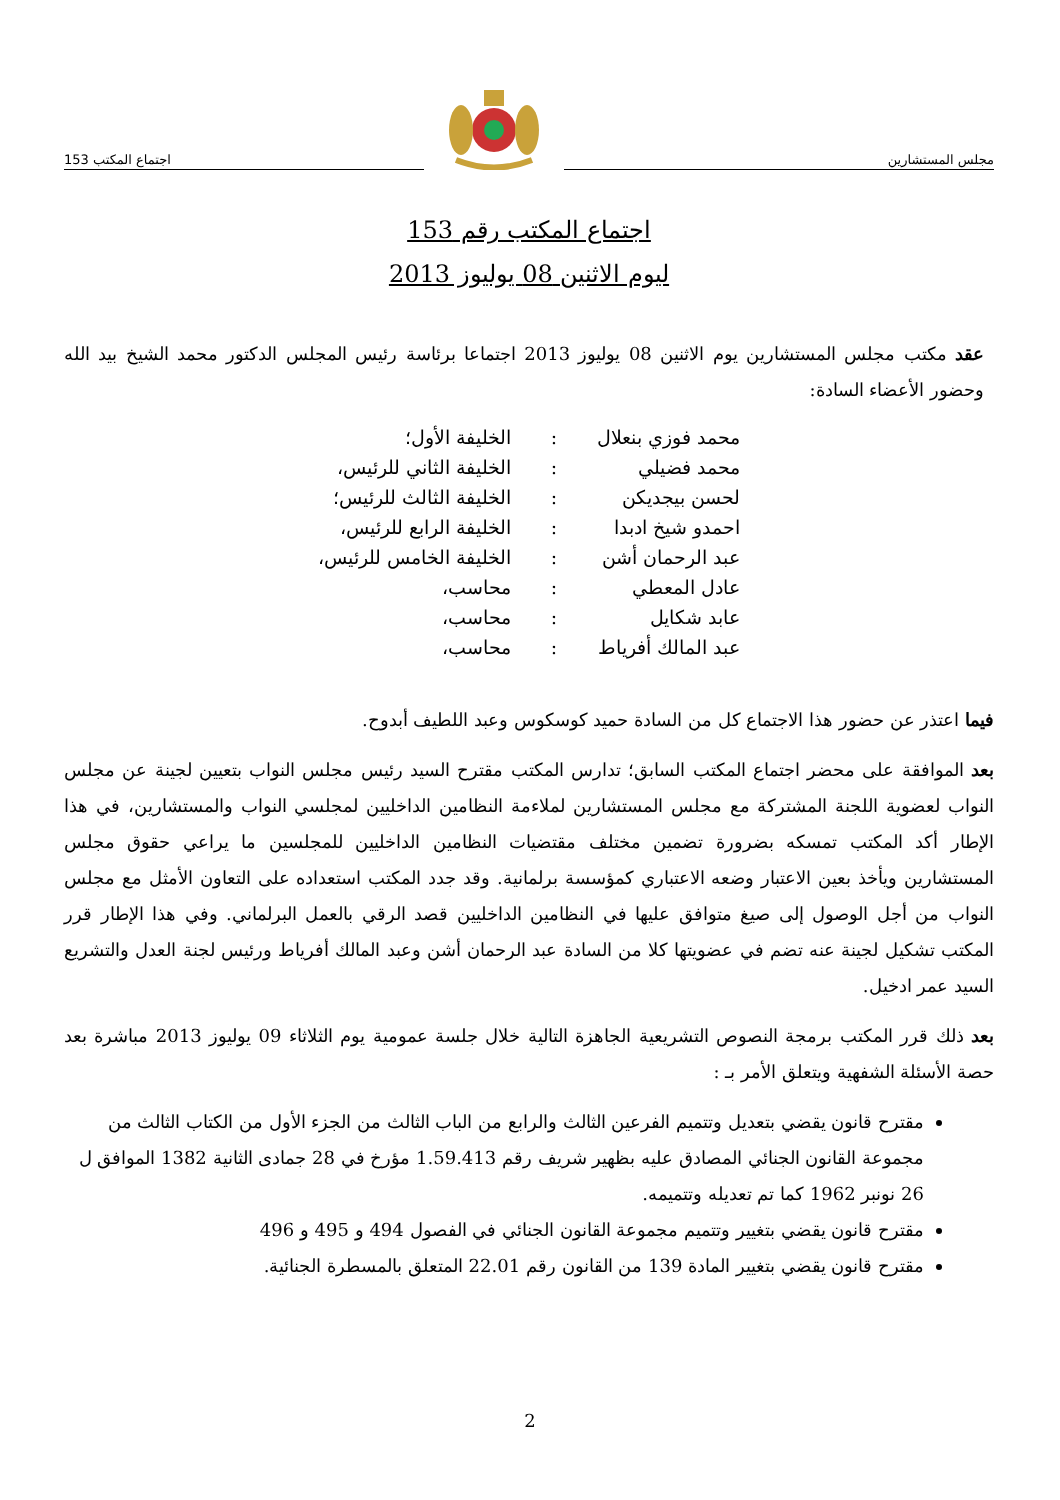مجلس المستشارين اجتماع المكتب 153
اجتماع المكتب رقم 153
ليوم الاثنين 08 يوليوز 2013
عقد مكتب مجلس المستشارين يوم الاثنين 08 يوليوز 2013 اجتماعا برئاسة رئيس المجلس الدكتور محمد الشيخ بيد الله وحضور الأعضاء السادة:
| محمد فوزي بنعلال | : | الخليفة الأول؛ |
| محمد فضيلي | : | الخليفة الثاني للرئيس، |
| لحسن بيجديكن | : | الخليفة الثالث للرئيس؛ |
| احمدو شيخ ادبدا | : | الخليفة الرابع للرئيس، |
| عبد الرحمان أشن | : | الخليفة الخامس للرئيس، |
| عادل المعطي | : | محاسب، |
| عابد شكايل | : | محاسب، |
| عبد المالك أفرياط | : | محاسب، |
فيما اعتذر عن حضور هذا الاجتماع كل من السادة حميد كوسكوس وعبد اللطيف أبدوح.
بعد الموافقة على محضر اجتماع المكتب السابق؛ تدارس المكتب مقترح السيد رئيس مجلس النواب بتعيين لجينة عن مجلس النواب لعضوية اللجنة المشتركة مع مجلس المستشارين لملاءمة النظامين الداخليين لمجلسي النواب والمستشارين، في هذا الإطار أكد المكتب تمسكه بضرورة تضمين مختلف مقتضيات النظامين الداخليين للمجلسين ما يراعي حقوق مجلس المستشارين ويأخذ بعين الاعتبار وضعه الاعتباري كمؤسسة برلمانية. وقد جدد المكتب استعداده على التعاون الأمثل مع مجلس النواب من أجل الوصول إلى صيغ متوافق عليها في النظامين الداخليين قصد الرقي بالعمل البرلماني. وفي هذا الإطار قرر المكتب تشكيل لجينة عنه تضم في عضويتها كلا من السادة عبد الرحمان أشن وعبد المالك أفرياط ورئيس لجنة العدل والتشريع السيد عمر ادخيل.
بعد ذلك قرر المكتب برمجة النصوص التشريعية الجاهزة التالية خلال جلسة عمومية يوم الثلاثاء 09 يوليوز 2013 مباشرة بعد حصة الأسئلة الشفهية ويتعلق الأمر بـ :
مقترح قانون يقضي بتعديل وتتميم الفرعين الثالث والرابع من الباب الثالث من الجزء الأول من الكتاب الثالث من مجموعة القانون الجنائي المصادق عليه بظهير شريف رقم 1.59.413 مؤرخ في 28 جمادى الثانية 1382 الموافق ل 26 نونبر 1962 كما تم تعديله وتتميمه.
مقترح قانون يقضي بتغيير وتتميم مجموعة القانون الجنائي في الفصول 494 و 495 و 496
مقترح قانون يقضي بتغيير المادة 139 من القانون رقم 22.01 المتعلق بالمسطرة الجنائية.
2